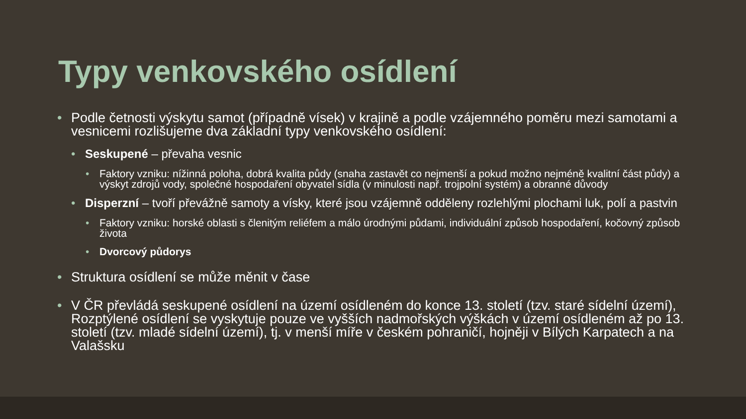Typy venkovského osídlení
• Podle četnosti výskytu samot (případně vísek) v krajině a podle vzájemného poměru mezi samotami a vesnicemi rozlišujeme dva základní typy venkovského osídlení:
• Seskupené – převaha vesnic
• Faktory vzniku: nížinná poloha, dobrá kvalita půdy (snaha zastavět co nejmenší a pokud možno nejméně kvalitní část půdy) a výskyt zdrojů vody, společné hospodaření obyvatel sídla (v minulosti např. trojpolní systém) a obranné důvody
• Disperzní – tvoří převážně samoty a vísky, které jsou vzájemně odděleny rozlehlými plochami luk, polí a pastvin
• Faktory vzniku: horské oblasti s členitým reliéfem a málo úrodnými půdami, individuální způsob hospodaření, kočovný způsob života
• Dvorcový půdorys
• Struktura osídlení se může měnit v čase
• V ČR převládá seskupené osídlení na území osídleném do konce 13. století (tzv. staré sídelní území), Rozptýlené osídlení se vyskytuje pouze ve vyšších nadmořských výškách v území osídleném až po 13. století (tzv. mladé sídelní území), tj. v menší míře v českém pohraničí, hojněji v Bílých Karpatech a na Valašsku